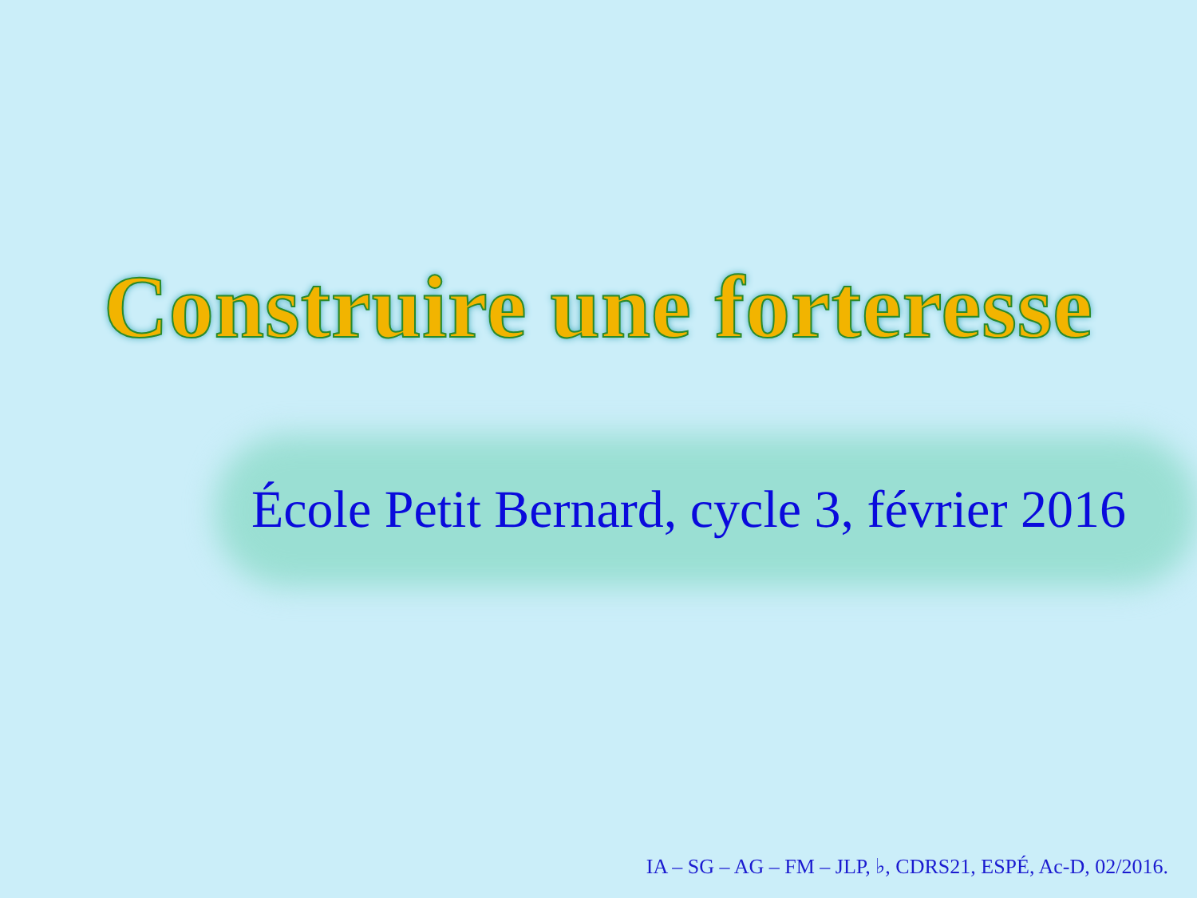Construire une forteresse
École Petit Bernard, cycle 3, février 2016
IA – SG – AG – FM – JLP, ♭, CDRS21, ESPÉ, Ac-D, 02/2016.